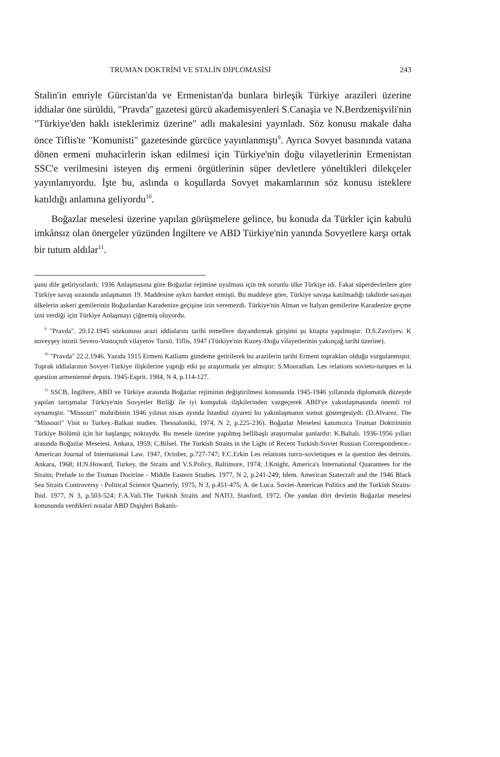TRUMAN DOKTRİNİ VE STALİN DİPLOMASİSİ 243
Stalin'in emriyle Gürcistan'da ve Ermenistan'da bunlara birleşik Türkiye arazileri üzerine iddialar öne sürüldü, "Pravda" gazetesi gürcü akademisyenleri S.Canaşia ve N.Berdzenişvili'nin "Türkiye'den haklı isteklerimiz üzerine" adlı makalesini yayınladı. Söz konusu makale daha önce Tiflis'te "Komunisti" gazetesinde gürcüce yayınlanmıştı<sup>9</sup>. Ayrıca Sovyet basınında vatana dönen ermeni muhacirlerin iskan edilmesi için Türkiye'nin doğu vilayetlerinin Ermenistan SSC'e verilmesini isteyen dış ermeni örgütlerinin süper devletlere yöneltikleri dilekçeler yayınlanıyordu. İşte bu, aslında o koşullarda Sovyet makamlarının söz konusu isteklere katıldığı anlamına geliyordu<sup>10</sup>.
Boğazlar meselesi üzerine yapılan görüşmelere gelince, bu konuda da Türkler için kabulü imkânsız olan önergeler yüzünden İngiltere ve ABD Türkiye'nin yanında Sovyetlere karşı ortak bir tutum aldılar<sup>11</sup>.
şunu dile getiriyorlardı: 1936 Anlaşmasına göre Boğazlar rejimine uyulması için tek sorunlu ülke Türkiye idi. Fakat süperdevletlere göre Türkiye savaş sırasında anlaşmanın 19. Maddesine aykırı hareket etmişti. Bu maddeye göre, Türkiye savaşa katılmadığı takdirde savaşan ülkelerin askeri gemilerinin Boğazlardan Karadenize geçişine izin veremezdi. Türkiye'nin Alman ve İtalyan gemilerine Karadenize geçme izni verdiği için Türkiye Anlaşmayı çiğnemiş oluyordu.
<sup>9</sup> "Pravda". 20.12.1945 sözkonusu arazi iddialarını tarihi temellere dayandırmak girişimi şu kitapta yapılmıştır: D.S.Zavriyev. K noveyşey istorii Severo-Vostoçnıh vilayetov Tursii. Tiflis, 1947 (Türkiye'nin Kuzey-Doğu vilayetlerinin yakınçağ tarihi üzerine).
<sup>10</sup> "Pravda" 22.2.1946. Yazıda 1915 Ermeni Katliamı gündeme getirilerek bu arazilerin tarihi Ermeni toprakları olduğu vurgulanmıştır. Toprak iddialarının Sovyet-Türkiye ilişkilerine yaptığı etki şu araştırmada yer almıştır: S.Mouradian. Les relations sovieto-turques et la question armenienné depuis. 1945-Esprit. 1984, N 4, p.114-127.
<sup>11</sup> SSCB, İngiltere, ABD ve Türkiye arasında Boğazlar rejiminin değiştirilmesi konusunda 1945-1946 yıllarında diplomatik düzeyde yapılan tartışmalar Türkiye'nin Sovyetler Birliği ile iyi komşuluk ilişkilerinden vazgeçerek ABD'ye yakınlaşmasında önemli rol oynamıştır. "Missouri" muhribinin 1946 yılının nisan ayında İstanbul ziyareti bu yakınlaşmanın somut göstergesiydi: (D.Alvarez. The "Missouri" Visit to Turkey.-Balkan studies. Thessaloniki, 1974, N 2, p.225-236). Boğazlar Meselesi kanımızca Truman Doktrininin Türkiye Bölümü için bir başlangıç noktaydu. Bu mesele üzerine yapılmış bellibaşlı araştırmalar şunlardır: K.Baltalı. 1936-1956 yılları arasında Boğazlar Meselesi. Ankara, 1959; C.Bilsel. The Turkish Straits in the Light of Recent Turkish-Soviet Russian Correspondence.- American Journal of International Law. 1947, October, p.727-747; F.C.Erkin Les relations turco-sovietiques et la question des detroits. Ankara, 1968; H.N.Howard, Turkey, the Straits and V.S.Policy, Baltimore, 1974; J.Knight, America's International Quarantees for the Straits; Prelude to the Truman Doctrine - Middle Eastern Studies. 1977, N 2, p.241-249; Idem. American Statecraft and the 1946 Black Sea Straits Controversy - Political Science Quarterly, 1975, N 3, p.451-475; A. de Luca. Soviet-American Politics and the Turkish Straits-İbid. 1977, N 3, p.503-524; F.A.Vali.The Turkish Straits and NATO, Stanford, 1972. Öte yandan dört devletin Boğazlar meselesi konusunda verdikleri notalar ABD Dışişleri Bakanlı-